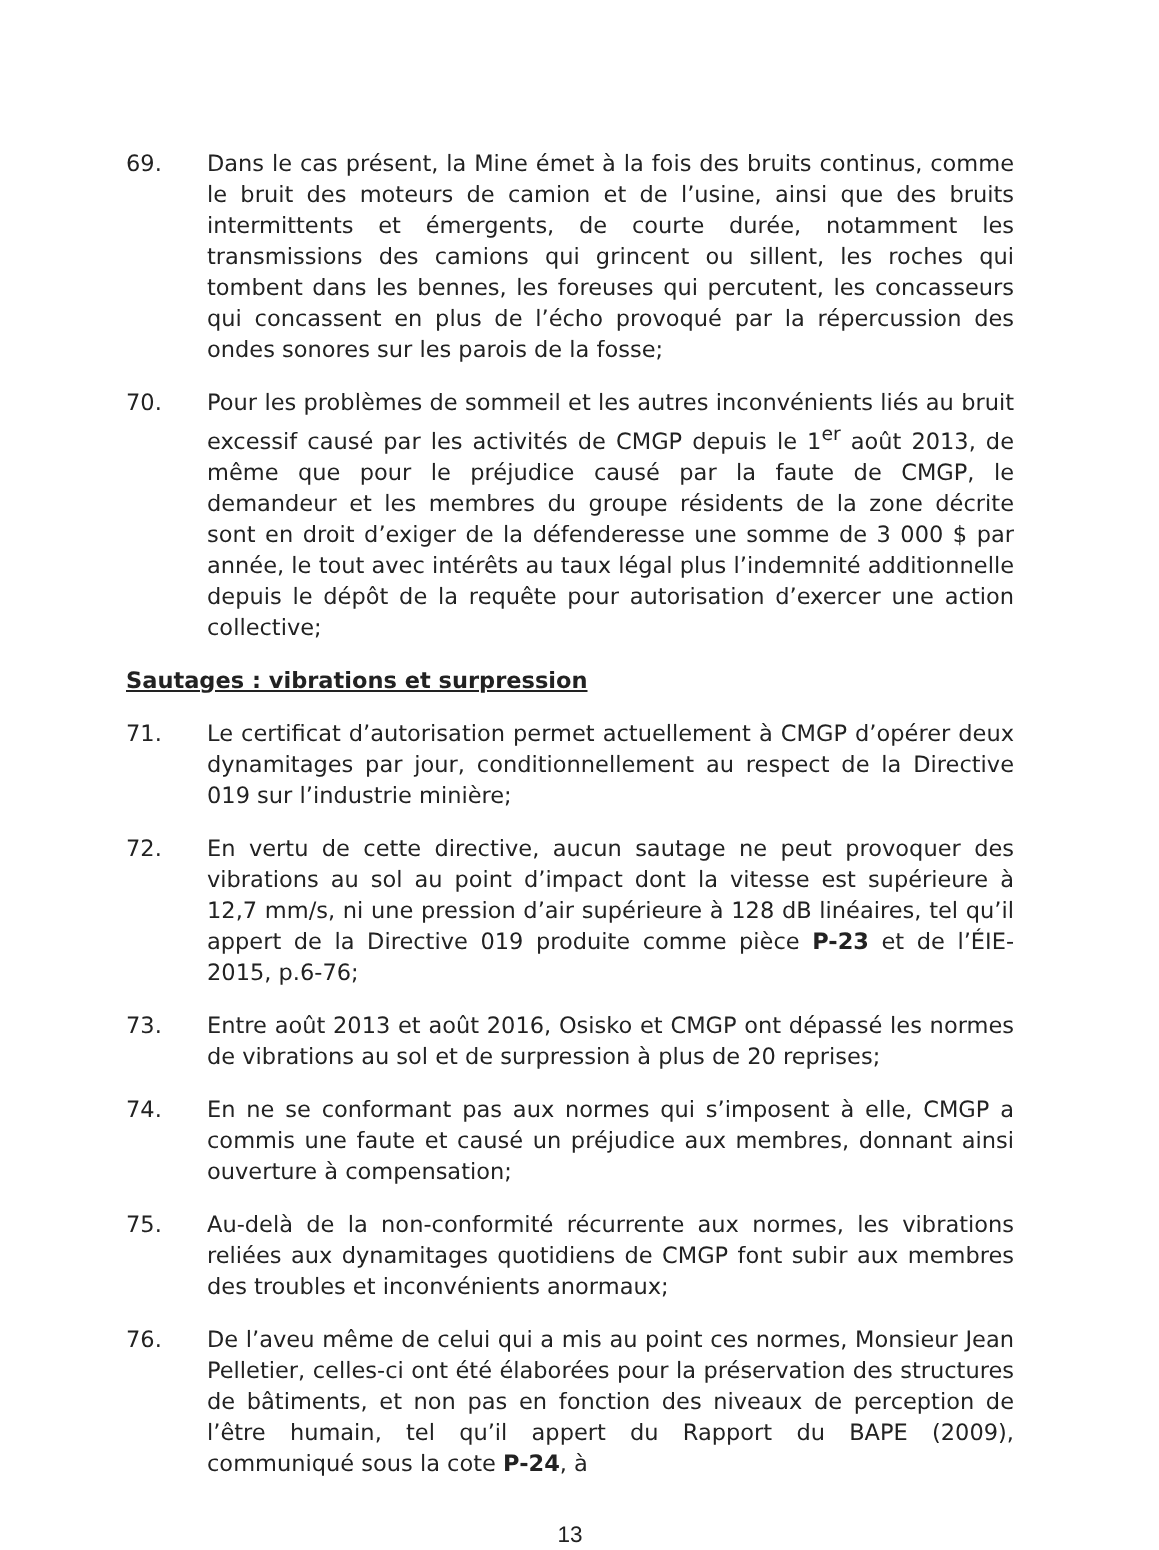69. Dans le cas présent, la Mine émet à la fois des bruits continus, comme le bruit des moteurs de camion et de l’usine, ainsi que des bruits intermittents et émergents, de courte durée, notamment les transmissions des camions qui grincent ou sillent, les roches qui tombent dans les bennes, les foreuses qui percutent, les concasseurs qui concassent en plus de l’écho provoqué par la répercussion des ondes sonores sur les parois de la fosse;
70. Pour les problèmes de sommeil et les autres inconvénients liés au bruit excessif causé par les activités de CMGP depuis le 1<sup>er</sup> août 2013, de même que pour le préjudice causé par la faute de CMGP, le demandeur et les membres du groupe résidents de la zone décrite sont en droit d’exiger de la défenderesse une somme de 3 000 $ par année, le tout avec intérêts au taux légal plus l’indemnité additionnelle depuis le dépôt de la requête pour autorisation d’exercer une action collective;
Sautages : vibrations et surpression
71. Le certificat d’autorisation permet actuellement à CMGP d’opérer deux dynamitages par jour, conditionnellement au respect de la Directive 019 sur l’industrie minière;
72. En vertu de cette directive, aucun sautage ne peut provoquer des vibrations au sol au point d’impact dont la vitesse est supérieure à 12,7 mm/s, ni une pression d’air supérieure à 128 dB linéaires, tel qu’il appert de la Directive 019 produite comme pièce P-23 et de l’ÉIE-2015, p.6-76;
73. Entre août 2013 et août 2016, Osisko et CMGP ont dépassé les normes de vibrations au sol et de surpression à plus de 20 reprises;
74. En ne se conformant pas aux normes qui s’imposent à elle, CMGP a commis une faute et causé un préjudice aux membres, donnant ainsi ouverture à compensation;
75. Au-delà de la non-conformité récurrente aux normes, les vibrations reliées aux dynamitages quotidiens de CMGP font subir aux membres des troubles et inconvénients anormaux;
76. De l’aveu même de celui qui a mis au point ces normes, Monsieur Jean Pelletier, celles-ci ont été élaborées pour la préservation des structures de bâtiments, et non pas en fonction des niveaux de perception de l’être humain, tel qu’il appert du Rapport du BAPE (2009), communiqué sous la cote P-24, à
13